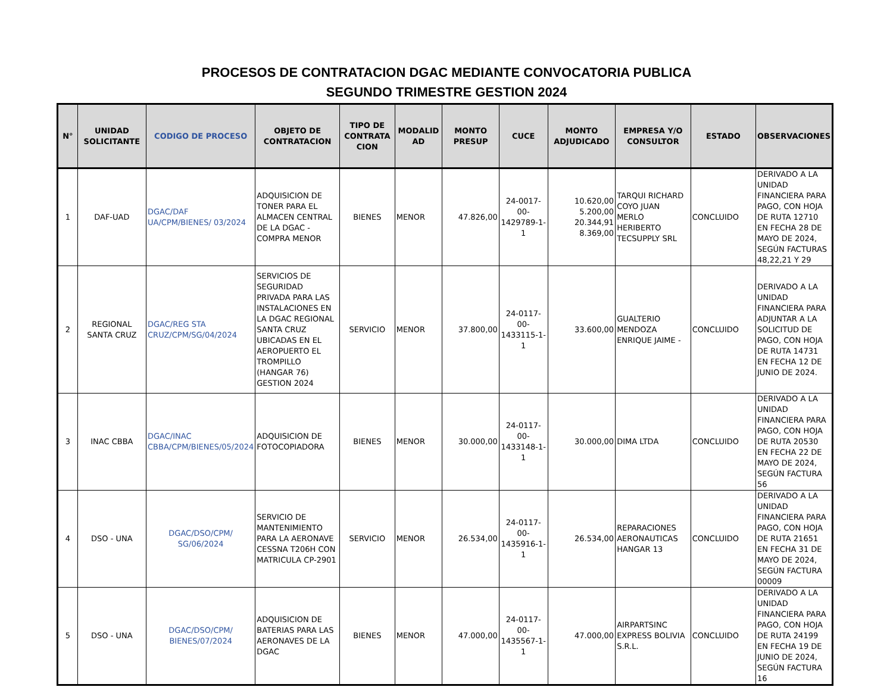PROCESOS DE CONTRATACION DGAC MEDIANTE CONVOCATORIA PUBLICA
SEGUNDO TRIMESTRE GESTION 2024
| N° | UNIDAD SOLICITANTE | CODIGO DE PROCESO | OBJETO DE CONTRATACION | TIPO DE CONTRATA CION | MODALID AD | MONTO PRESUP | CUCE | MONTO ADJUDICADO | EMPRESA Y/O CONSULTOR | ESTADO | OBSERVACIONES |
| --- | --- | --- | --- | --- | --- | --- | --- | --- | --- | --- | --- |
| 1 | DAF-UAD | DGAC/DAF UA/CPM/BIENES/ 03/2024 | ADQUISICION DE TONER PARA EL ALMACEN CENTRAL DE LA DGAC - COMPRA MENOR | BIENES | MENOR | 47.826,00 | 24-0017-00-1429789-1-1 | 10.620,00 5.200,00 20.344,91 8.369,00 | TARQUI RICHARD COYO JUAN MERLO HERIBERTO TECSUPPLY SRL | CONCLUIDO | DERIVADO A LA UNIDAD FINANCIERA PARA PAGO, CON HOJA DE RUTA 12710 EN FECHA 28 DE MAYO DE 2024, SEGÚN FACTURAS 48,22,21 Y 29 |
| 2 | REGIONAL SANTA CRUZ | DGAC/REG STA CRUZ/CPM/SG/04/2024 | SERVICIOS DE SEGURIDAD PRIVADA PARA LAS INSTALACIONES EN LA DGAC REGIONAL SANTA CRUZ UBICADAS EN EL AEROPUERTO EL TROMPILLO (HANGAR 76) GESTION 2024 | SERVICIO | MENOR | 37.800,00 | 24-0117-00-1433115-1-1 | 33.600,00 | GUALTERIO MENDOZA ENRIQUE JAIME - | CONCLUIDO | DERIVADO A LA UNIDAD FINANCIERA PARA ADJUNTAR A LA SOLICITUD DE PAGO, CON HOJA DE RUTA 14731 EN FECHA 12 DE JUNIO DE 2024. |
| 3 | INAC CBBA | DGAC/INAC CBBA/CPM/BIENES/05/2024 | ADQUISICION DE FOTOCOPIADORA | BIENES | MENOR | 30.000,00 | 24-0117-00-1433148-1-1 | 30.000,00 | DIMA LTDA | CONCLUIDO | DERIVADO A LA UNIDAD FINANCIERA PARA PAGO, CON HOJA DE RUTA 20530 EN FECHA 22 DE MAYO DE 2024, SEGÚN FACTURA 56 |
| 4 | DSO - UNA | DGAC/DSO/CPM/ SG/06/2024 | SERVICIO DE MANTENIMIENTO PARA LA AERONAVE CESSNA T206H CON MATRICULA CP-2901 | SERVICIO | MENOR | 26.534,00 | 24-0117-00-1435916-1-1 | 26.534,00 | REPARACIONES AERONAUTICAS HANGAR 13 | CONCLUIDO | DERIVADO A LA UNIDAD FINANCIERA PARA PAGO, CON HOJA DE RUTA 21651 EN FECHA 31 DE MAYO DE 2024, SEGÚN FACTURA 00009 |
| 5 | DSO - UNA | DGAC/DSO/CPM/ BIENES/07/2024 | ADQUISICION DE BATERIAS PARA LAS AERONAVES DE LA DGAC | BIENES | MENOR | 47.000,00 | 24-0117-00-1435567-1-1 | 47.000,00 | AIRPARTSINC EXPRESS BOLIVIA S.R.L. | CONCLUIDO | DERIVADO A LA UNIDAD FINANCIERA PARA PAGO, CON HOJA DE RUTA 24199 EN FECHA 19 DE JUNIO DE 2024, SEGÚN FACTURA 16 |